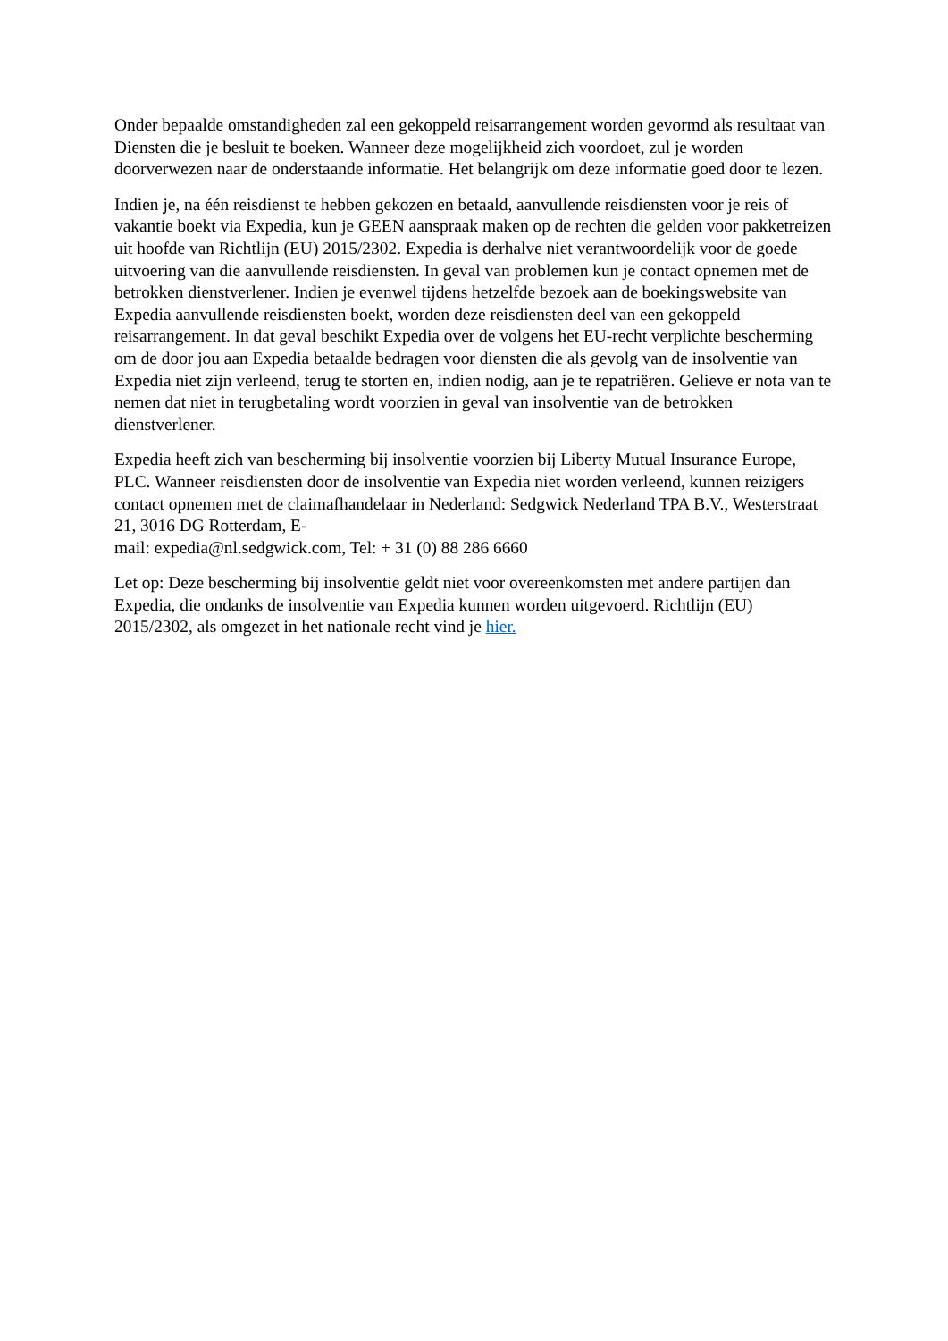Onder bepaalde omstandigheden zal een gekoppeld reisarrangement worden gevormd als resultaat van Diensten die je besluit te boeken. Wanneer deze mogelijkheid zich voordoet, zul je worden doorverwezen naar de onderstaande informatie. Het belangrijk om deze informatie goed door te lezen.
Indien je, na één reisdienst te hebben gekozen en betaald, aanvullende reisdiensten voor je reis of vakantie boekt via Expedia, kun je GEEN aanspraak maken op de rechten die gelden voor pakketreizen uit hoofde van Richtlijn (EU) 2015/2302. Expedia is derhalve niet verantwoordelijk voor de goede uitvoering van die aanvullende reisdiensten. In geval van problemen kun je contact opnemen met de betrokken dienstverlener. Indien je evenwel tijdens hetzelfde bezoek aan de boekingswebsite van Expedia aanvullende reisdiensten boekt, worden deze reisdiensten deel van een gekoppeld reisarrangement. In dat geval beschikt Expedia over de volgens het EU-recht verplichte bescherming om de door jou aan Expedia betaalde bedragen voor diensten die als gevolg van de insolventie van Expedia niet zijn verleend, terug te storten en, indien nodig, aan je te repatriëren. Gelieve er nota van te nemen dat niet in terugbetaling wordt voorzien in geval van insolventie van de betrokken dienstverlener.
Expedia heeft zich van bescherming bij insolventie voorzien bij Liberty Mutual Insurance Europe, PLC. Wanneer reisdiensten door de insolventie van Expedia niet worden verleend, kunnen reizigers contact opnemen met de claimafhandelaar in Nederland: Sedgwick Nederland TPA B.V., Westerstraat 21, 3016 DG Rotterdam, E-
mail: expedia@nl.sedgwick.com, Tel: + 31 (0) 88 286 6660
Let op: Deze bescherming bij insolventie geldt niet voor overeenkomsten met andere partijen dan Expedia, die ondanks de insolventie van Expedia kunnen worden uitgevoerd. Richtlijn (EU) 2015/2302, als omgezet in het nationale recht vind je hier.